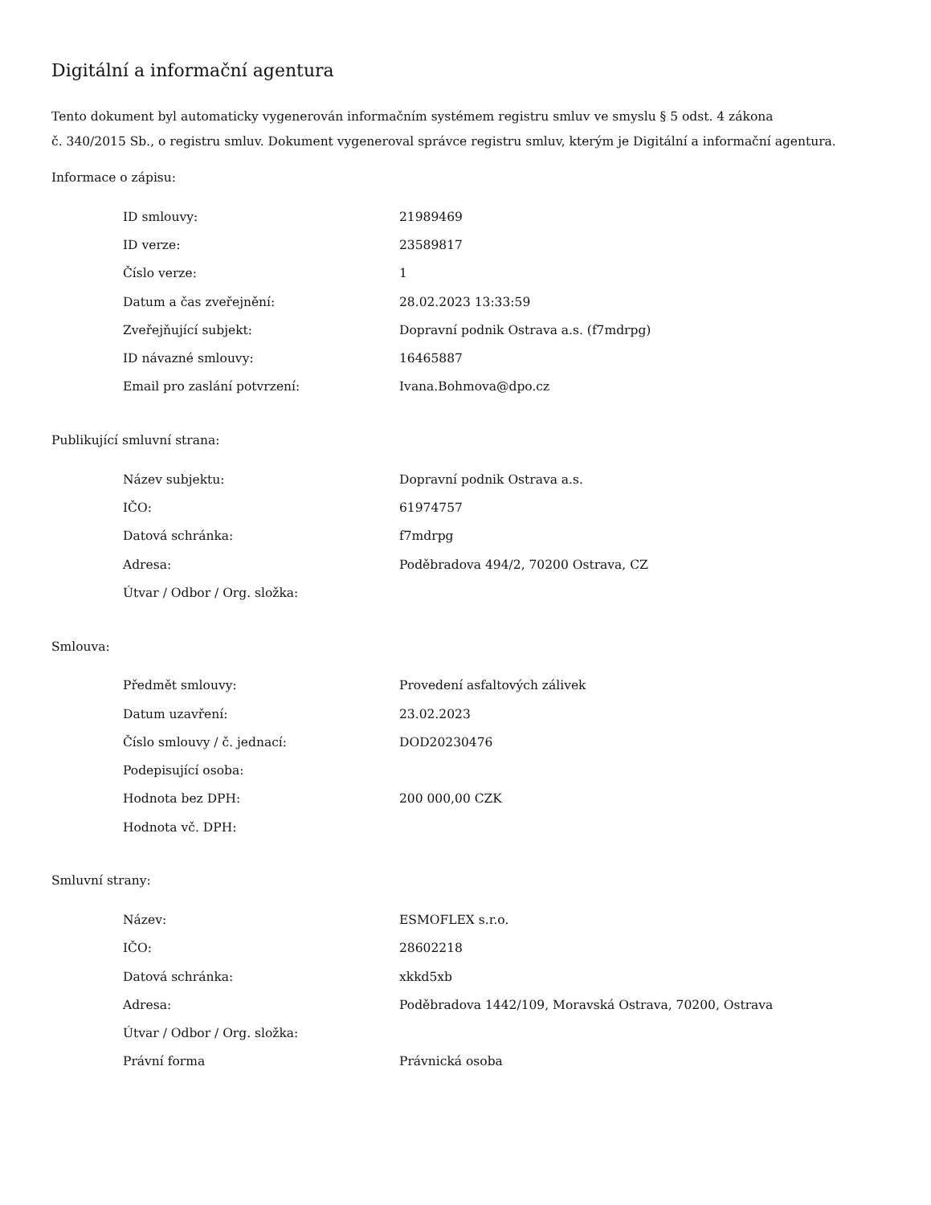Digitální a informační agentura
Tento dokument byl automaticky vygenerován informačním systémem registru smluv ve smyslu § 5 odst. 4 zákona
č. 340/2015 Sb., o registru smluv. Dokument vygeneroval správce registru smluv, kterým je Digitální a informační agentura.
Informace o zápisu:
| ID smlouvy: | 21989469 |
| ID verze: | 23589817 |
| Číslo verze: | 1 |
| Datum a čas zveřejnění: | 28.02.2023 13:33:59 |
| Zveřejňující subjekt: | Dopravní podnik Ostrava a.s. (f7mdrpg) |
| ID návazné smlouvy: | 16465887 |
| Email pro zaslání potvrzení: | Ivana.Bohmova@dpo.cz |
Publikující smluvní strana:
| Název subjektu: | Dopravní podnik Ostrava a.s. |
| IČO: | 61974757 |
| Datová schránka: | f7mdrpg |
| Adresa: | Poděbradova 494/2, 70200 Ostrava, CZ |
| Útvar / Odbor / Org. složka: | |
Smlouva:
| Předmět smlouvy: | Provedení asfaltových zálivek |
| Datum uzavření: | 23.02.2023 |
| Číslo smlouvy / č. jednací: | DOD20230476 |
| Podepisující osoba: | |
| Hodnota bez DPH: | 200 000,00 CZK |
| Hodnota vč. DPH: | |
Smluvní strany:
| Název: | ESMOFLEX s.r.o. |
| IČO: | 28602218 |
| Datová schránka: | xkkd5xb |
| Adresa: | Poděbradova 1442/109, Moravská Ostrava, 70200, Ostrava |
| Útvar / Odbor / Org. složka: | |
| Právní forma | Právnická osoba |